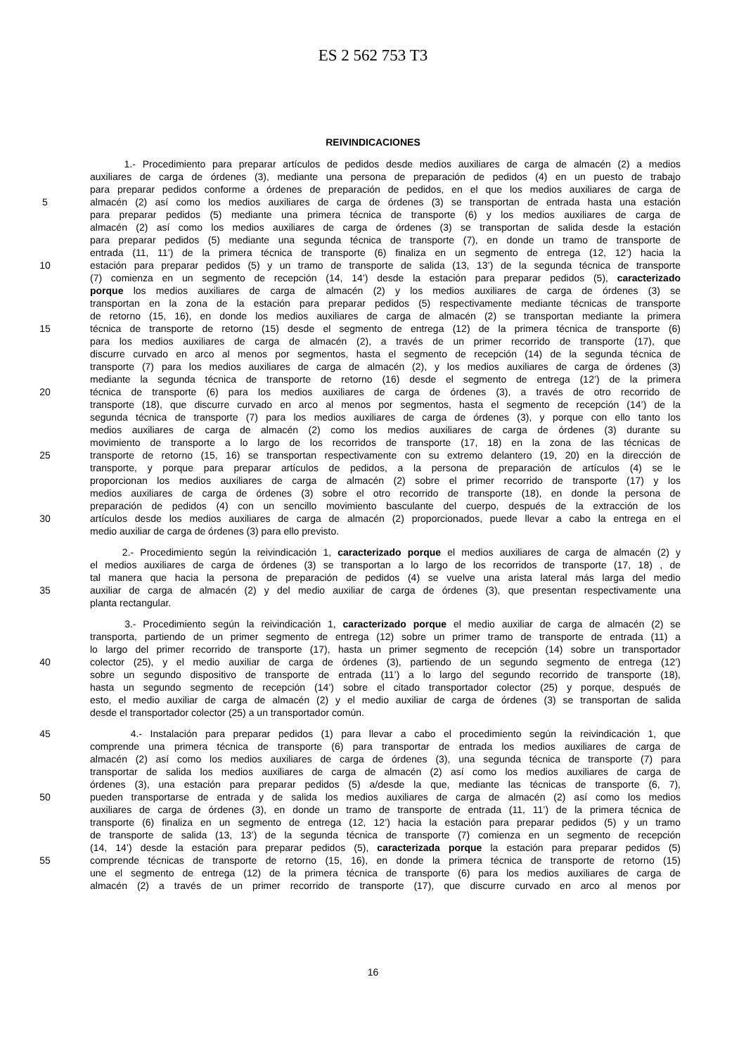ES 2 562 753 T3
REIVINDICACIONES
1.- Procedimiento para preparar artículos de pedidos desde medios auxiliares de carga de almacén (2) a medios
auxiliares de carga de órdenes (3), mediante una persona de preparación de pedidos (4) en un puesto de trabajo
para preparar pedidos conforme a órdenes de preparación de pedidos, en el que los medios auxiliares de carga de
5 almacén (2) así como los medios auxiliares de carga de órdenes (3) se transportan de entrada hasta una estación
para preparar pedidos (5) mediante una primera técnica de transporte (6) y los medios auxiliares de carga de
almacén (2) así como los medios auxiliares de carga de órdenes (3) se transportan de salida desde la estación
para preparar pedidos (5) mediante una segunda técnica de transporte (7), en donde un tramo de transporte de
entrada (11, 11’) de la primera técnica de transporte (6) finaliza en un segmento de entrega (12, 12’) hacia la
10 estación para preparar pedidos (5) y un tramo de transporte de salida (13, 13’) de la segunda técnica de transporte
(7) comienza en un segmento de recepción (14, 14’) desde la estación para preparar pedidos (5), caracterizado
porque los medios auxiliares de carga de almacén (2) y los medios auxiliares de carga de órdenes (3) se
transportan en la zona de la estación para preparar pedidos (5) respectivamente mediante técnicas de transporte
de retorno (15, 16), en donde los medios auxiliares de carga de almacén (2) se transportan mediante la primera
15 técnica de transporte de retorno (15) desde el segmento de entrega (12) de la primera técnica de transporte (6)
para los medios auxiliares de carga de almacén (2), a través de un primer recorrido de transporte (17), que
discurre curvado en arco al menos por segmentos, hasta el segmento de recepción (14) de la segunda técnica de
transporte (7) para los medios auxiliares de carga de almacén (2), y los medios auxiliares de carga de órdenes (3)
mediante la segunda técnica de transporte de retorno (16) desde el segmento de entrega (12’) de la primera
20 técnica de transporte (6) para los medios auxiliares de carga de órdenes (3), a través de otro recorrido de
transporte (18), que discurre curvado en arco al menos por segmentos, hasta el segmento de recepción (14’) de la
segunda técnica de transporte (7) para los medios auxiliares de carga de órdenes (3), y porque con ello tanto los
medios auxiliares de carga de almacén (2) como los medios auxiliares de carga de órdenes (3) durante su
movimiento de transporte a lo largo de los recorridos de transporte (17, 18) en la zona de las técnicas de
25 transporte de retorno (15, 16) se transportan respectivamente con su extremo delantero (19, 20) en la dirección de
transporte, y porque para preparar artículos de pedidos, a la persona de preparación de artículos (4) se le
proporcionan los medios auxiliares de carga de almacén (2) sobre el primer recorrido de transporte (17) y los
medios auxiliares de carga de órdenes (3) sobre el otro recorrido de transporte (18), en donde la persona de
preparación de pedidos (4) con un sencillo movimiento basculante del cuerpo, después de la extracción de los
30 artículos desde los medios auxiliares de carga de almacén (2) proporcionados, puede llevar a cabo la entrega en el
medio auxiliar de carga de órdenes (3) para ello previsto.
2.- Procedimiento según la reivindicación 1, caracterizado porque el medios auxiliares de carga de almacén (2) y
el medios auxiliares de carga de órdenes (3) se transportan a lo largo de los recorridos de transporte (17, 18) , de
tal manera que hacia la persona de preparación de pedidos (4) se vuelve una arista lateral más larga del medio
35 auxiliar de carga de almacén (2) y del medio auxiliar de carga de órdenes (3), que presentan respectivamente una
planta rectangular.
3.- Procedimiento según la reivindicación 1, caracterizado porque el medio auxiliar de carga de almacén (2) se
transporta, partiendo de un primer segmento de entrega (12) sobre un primer tramo de transporte de entrada (11) a
lo largo del primer recorrido de transporte (17), hasta un primer segmento de recepción (14) sobre un transportador
40 colector (25), y el medio auxiliar de carga de órdenes (3), partiendo de un segundo segmento de entrega (12’)
sobre un segundo dispositivo de transporte de entrada (11’) a lo largo del segundo recorrido de transporte (18),
hasta un segundo segmento de recepción (14’) sobre el citado transportador colector (25) y porque, después de
esto, el medio auxiliar de carga de almacén (2) y el medio auxiliar de carga de órdenes (3) se transportan de salida
desde el transportador colector (25) a un transportador común.
45 4.- Instalación para preparar pedidos (1) para llevar a cabo el procedimiento según la reivindicación 1, que
comprende una primera técnica de transporte (6) para transportar de entrada los medios auxiliares de carga de
almacén (2) así como los medios auxiliares de carga de órdenes (3), una segunda técnica de transporte (7) para
transportar de salida los medios auxiliares de carga de almacén (2) así como los medios auxiliares de carga de
órdenes (3), una estación para preparar pedidos (5) a/desde la que, mediante las técnicas de transporte (6, 7),
50 pueden transportarse de entrada y de salida los medios auxiliares de carga de almacén (2) así como los medios
auxiliares de carga de órdenes (3), en donde un tramo de transporte de entrada (11, 11’) de la primera técnica de
transporte (6) finaliza en un segmento de entrega (12, 12’) hacia la estación para preparar pedidos (5) y un tramo
de transporte de salida (13, 13’) de la segunda técnica de transporte (7) comienza en un segmento de recepción
(14, 14’) desde la estación para preparar pedidos (5), caracterizada porque la estación para preparar pedidos (5)
55 comprende técnicas de transporte de retorno (15, 16), en donde la primera técnica de transporte de retorno (15)
une el segmento de entrega (12) de la primera técnica de transporte (6) para los medios auxiliares de carga de
almacén (2) a través de un primer recorrido de transporte (17), que discurre curvado en arco al menos por
16